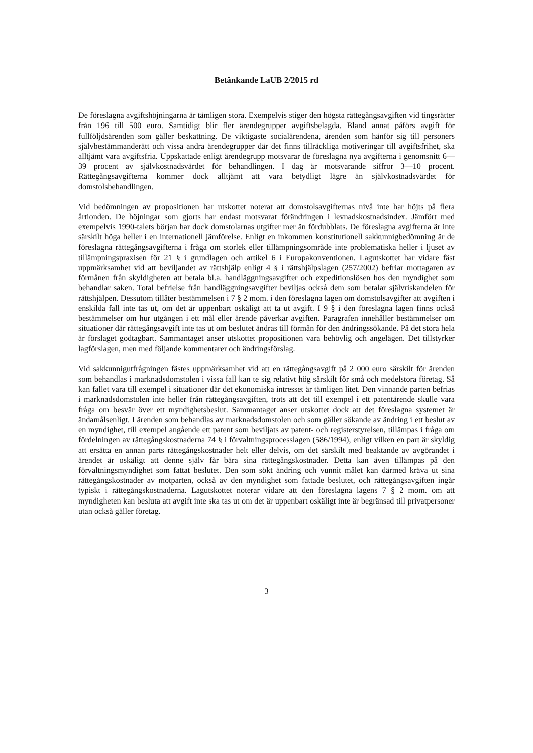Betänkande LaUB 2/2015 rd
De föreslagna avgiftshöjningarna är tämligen stora. Exempelvis stiger den högsta rättegångsavgiften vid tingsrätter från 196 till 500 euro. Samtidigt blir fler ärendegrupper avgiftsbelagda. Bland annat påförs avgift för fullföljdsärenden som gäller beskattning. De viktigaste socialärendena, ärenden som hänför sig till personers självbestämmanderätt och vissa andra ärendegrupper där det finns tillräckliga motiveringar till avgiftsfrihet, ska alltjämt vara avgiftsfria. Uppskattade enligt ärendegrupp motsvarar de föreslagna nya avgifterna i genomsnitt 6—39 procent av självkostnadsvärdet för behandlingen. I dag är motsvarande siffror 3—10 procent. Rättegångsavgifterna kommer dock alltjämt att vara betydligt lägre än självkostnadsvärdet för domstolsbehandlingen.
Vid bedömningen av propositionen har utskottet noterat att domstolsavgifternas nivå inte har höjts på flera årtionden. De höjningar som gjorts har endast motsvarat förändringen i levnadskostnadsindex. Jämfört med exempelvis 1990-talets början har dock domstolarnas utgifter mer än fördubblats. De föreslagna avgifterna är inte särskilt höga heller i en internationell jämförelse. Enligt en inkommen konstitutionell sakkunnigbedömning är de föreslagna rättegångsavgifterna i fråga om storlek eller tillämpningsområde inte problematiska heller i ljuset av tillämpningspraxisen för 21 § i grundlagen och artikel 6 i Europakonventionen. Lagutskottet har vidare fäst uppmärksamhet vid att beviljandet av rättshjälp enligt 4 § i rättshjälpslagen (257/2002) befriar mottagaren av förmånen från skyldigheten att betala bl.a. handläggningsavgifter och expeditionslösen hos den myndighet som behandlar saken. Total befrielse från handläggningsavgifter beviljas också dem som betalar självriskandelen för rättshjälpen. Dessutom tillåter bestämmelsen i 7 § 2 mom. i den föreslagna lagen om domstolsavgifter att avgiften i enskilda fall inte tas ut, om det är uppenbart oskäligt att ta ut avgift. I 9 § i den föreslagna lagen finns också bestämmelser om hur utgången i ett mål eller ärende påverkar avgiften. Paragrafen innehåller bestämmelser om situationer där rättegångsavgift inte tas ut om beslutet ändras till förmån för den ändringssökande. På det stora hela är förslaget godtagbart. Sammantaget anser utskottet propositionen vara behövlig och angelägen. Det tillstyrker lagförslagen, men med följande kommentarer och ändringsförslag.
Vid sakkunnigutfrågningen fästes uppmärksamhet vid att en rättegångsavgift på 2 000 euro särskilt för ärenden som behandlas i marknadsdomstolen i vissa fall kan te sig relativt hög särskilt för små och medelstora företag. Så kan fallet vara till exempel i situationer där det ekonomiska intresset är tämligen litet. Den vinnande parten befrias i marknadsdomstolen inte heller från rättegångsavgiften, trots att det till exempel i ett patentärende skulle vara fråga om besvär över ett myndighetsbeslut. Sammantaget anser utskottet dock att det föreslagna systemet är ändamålsenligt. I ärenden som behandlas av marknadsdomstolen och som gäller sökande av ändring i ett beslut av en myndighet, till exempel angående ett patent som beviljats av patent- och registerstyrelsen, tillämpas i fråga om fördelningen av rättegångskostnaderna 74 § i förvaltningsprocesslagen (586/1994), enligt vilken en part är skyldig att ersätta en annan parts rättegångskostnader helt eller delvis, om det särskilt med beaktande av avgörandet i ärendet är oskäligt att denne själv får bära sina rättegångskostnader. Detta kan även tillämpas på den förvaltningsmyndighet som fattat beslutet. Den som sökt ändring och vunnit målet kan därmed kräva ut sina rättegångskostnader av motparten, också av den myndighet som fattade beslutet, och rättegångsavgiften ingår typiskt i rättegångskostnaderna. Lagutskottet noterar vidare att den föreslagna lagens 7 § 2 mom. om att myndigheten kan besluta att avgift inte ska tas ut om det är uppenbart oskäligt inte är begränsad till privatpersoner utan också gäller företag.
3